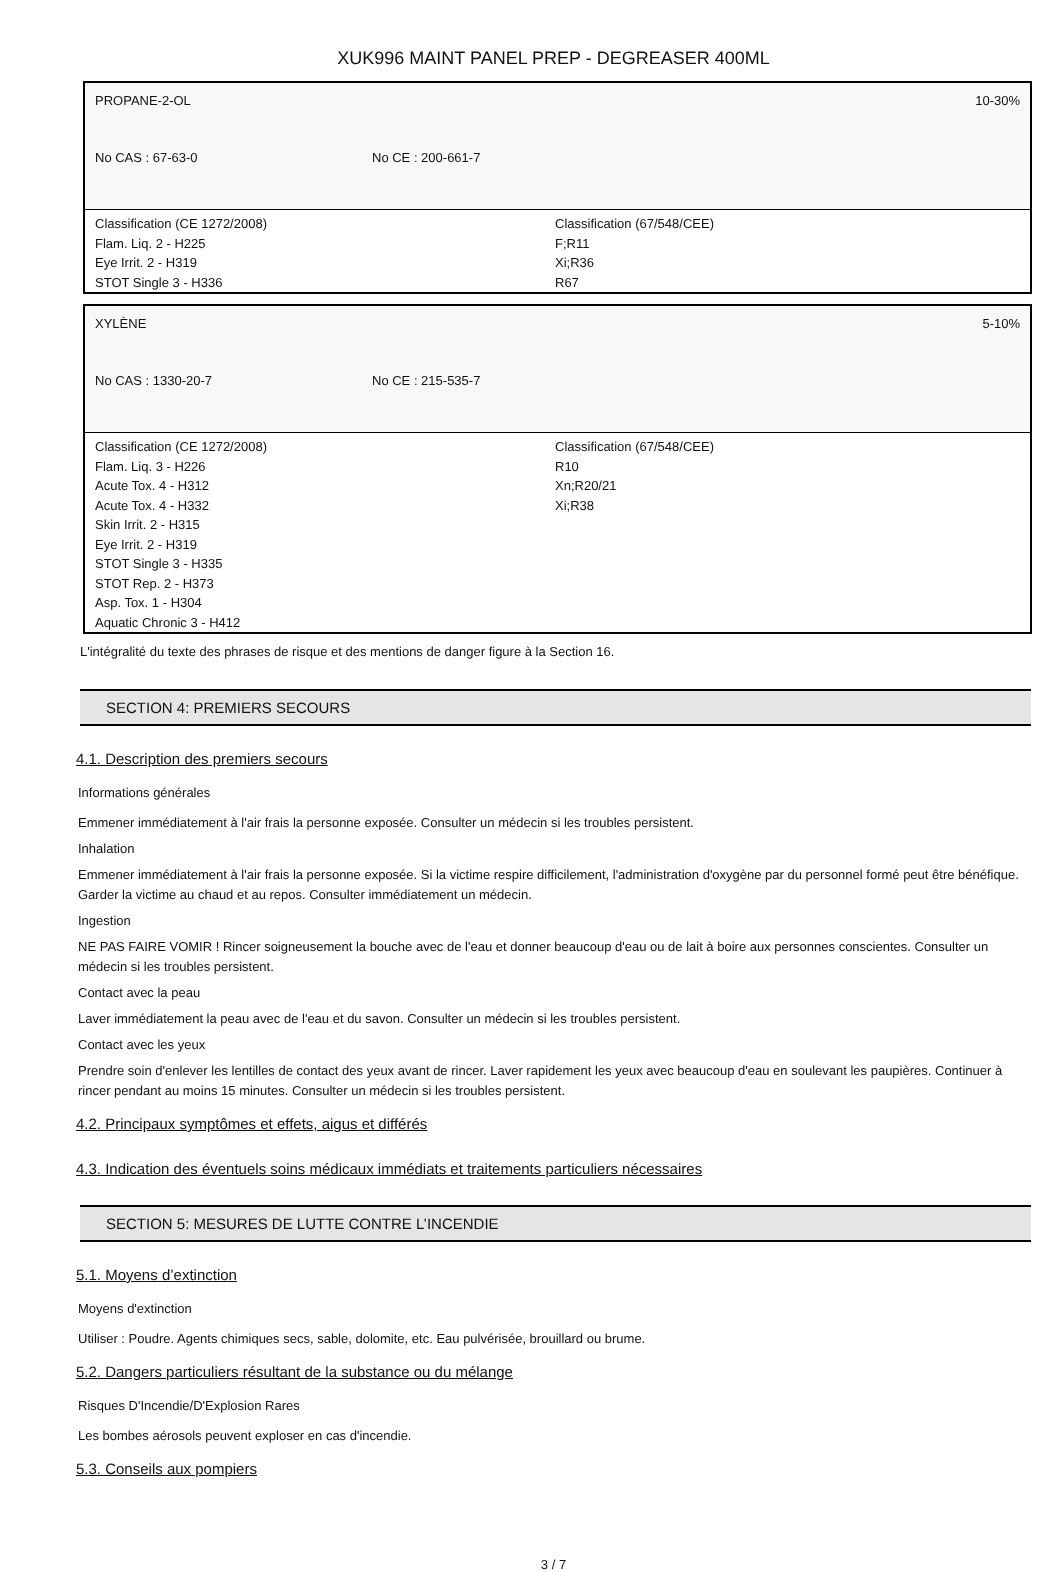XUK996 MAINT PANEL PREP - DEGREASER 400ML
PROPANE-2-OL 10-30%
No CAS : 67-63-0 No CE : 200-661-7
Classification (CE 1272/2008)
Flam. Liq. 2 - H225
Eye Irrit. 2 - H319
STOT Single 3 - H336
Classification (67/548/CEE)
F;R11
Xi;R36
R67
XYLÈNE 5-10%
No CAS : 1330-20-7 No CE : 215-535-7
Classification (CE 1272/2008)
Flam. Liq. 3 - H226
Acute Tox. 4 - H312
Acute Tox. 4 - H332
Skin Irrit. 2 - H315
Eye Irrit. 2 - H319
STOT Single 3 - H335
STOT Rep. 2 - H373
Asp. Tox. 1 - H304
Aquatic Chronic 3 - H412
Classification (67/548/CEE)
R10
Xn;R20/21
Xi;R38
L'intégralité du texte des phrases de risque et des mentions de danger figure à la Section 16.
SECTION 4: PREMIERS SECOURS
4.1. Description des premiers secours
Informations générales
Emmener immédiatement à l'air frais la personne exposée. Consulter un médecin si les troubles persistent.
Inhalation
Emmener immédiatement à l'air frais la personne exposée. Si la victime respire difficilement, l'administration d'oxygène par du personnel formé peut être bénéfique. Garder la victime au chaud et au repos. Consulter immédiatement un médecin.
Ingestion
NE PAS FAIRE VOMIR ! Rincer soigneusement la bouche avec de l'eau et donner beaucoup d'eau ou de lait à boire aux personnes conscientes. Consulter un médecin si les troubles persistent.
Contact avec la peau
Laver immédiatement la peau avec de l'eau et du savon. Consulter un médecin si les troubles persistent.
Contact avec les yeux
Prendre soin d'enlever les lentilles de contact des yeux avant de rincer. Laver rapidement les yeux avec beaucoup d'eau en soulevant les paupières. Continuer à rincer pendant au moins 15 minutes. Consulter un médecin si les troubles persistent.
4.2. Principaux symptômes et effets, aigus et différés
4.3. Indication des éventuels soins médicaux immédiats et traitements particuliers nécessaires
SECTION 5: MESURES DE LUTTE CONTRE L’INCENDIE
5.1. Moyens d’extinction
Moyens d'extinction
Utiliser : Poudre. Agents chimiques secs, sable, dolomite, etc. Eau pulvérisée, brouillard ou brume.
5.2. Dangers particuliers résultant de la substance ou du mélange
Risques D'Incendie/D'Explosion Rares
Les bombes aérosols peuvent exploser en cas d'incendie.
5.3. Conseils aux pompiers
3 / 7